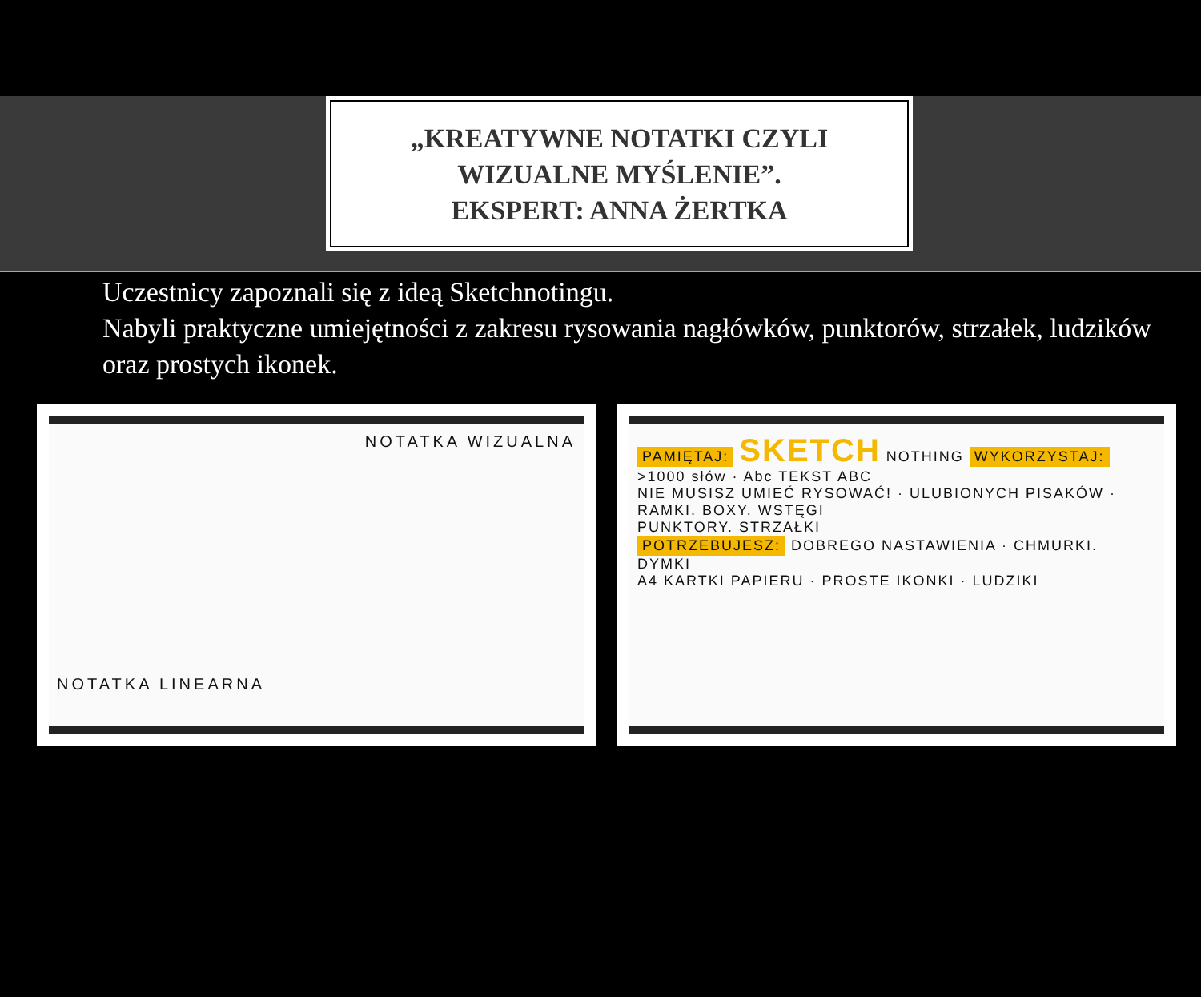„KREATYWNE NOTATKI CZYLI
WIZUALNE MYŚLENIE”.
EKSPERT: ANNA ŻERTKA
Uczestnicy zapoznali się z ideą Sketchnotingu.
Nabyli praktyczne umiejętności z zakresu rysowania nagłówków, punktorów, strzałek, ludzików oraz prostych ikonek.
NOTATKA WIZUALNA
NOTATKA LINEARNA
PAMIĘTAJ: SKETCH NOTHING WYKORZYSTAJ:
>1000 słów · Abc TEKST ABC
NIE MUSISZ UMIEĆ RYSOWAĆ! · ULUBIONYCH PISAKÓW · RAMKI. BOXY. WSTĘGI
PUNKTORY. STRZAŁKI
POTRZEBUJESZ: DOBREGO NASTAWIENIA · CHMURKI. DYMKI
A4 KARTKI PAPIERU · PROSTE IKONKI · LUDZIKI